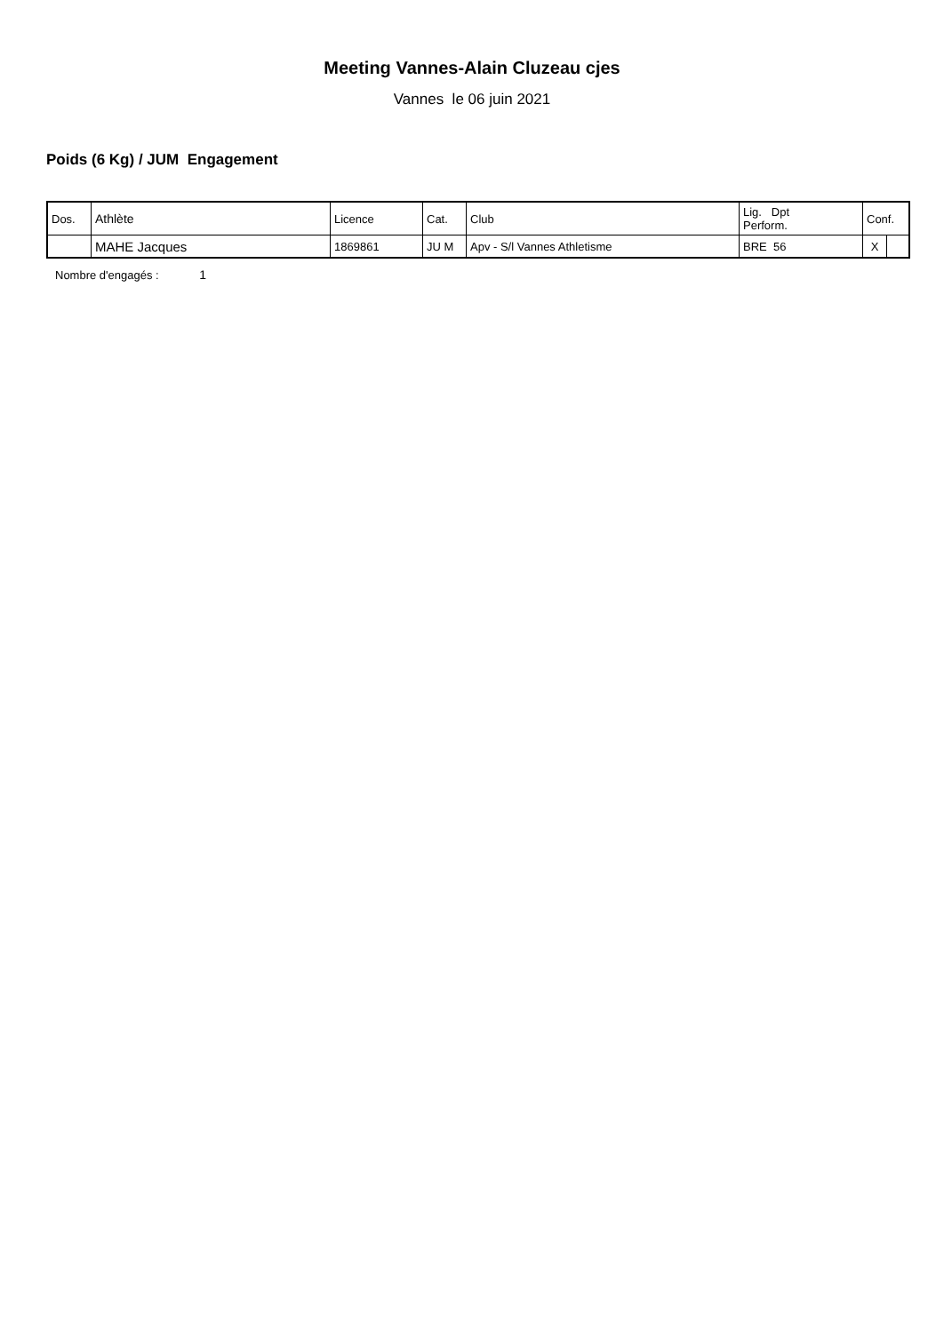Meeting Vannes-Alain Cluzeau cjes
Vannes le 06 juin 2021
Poids (6 Kg) / JUM Engagement
| Dos. | Athlète | Licence | Cat. | Club | Lig. Dpt Perform. | Conf. | |
| | MAHE Jacques | 1869861 | JU M | Apv - S/l Vannes Athletisme | BRE 56 | X | |
Nombre d'engagés : 1